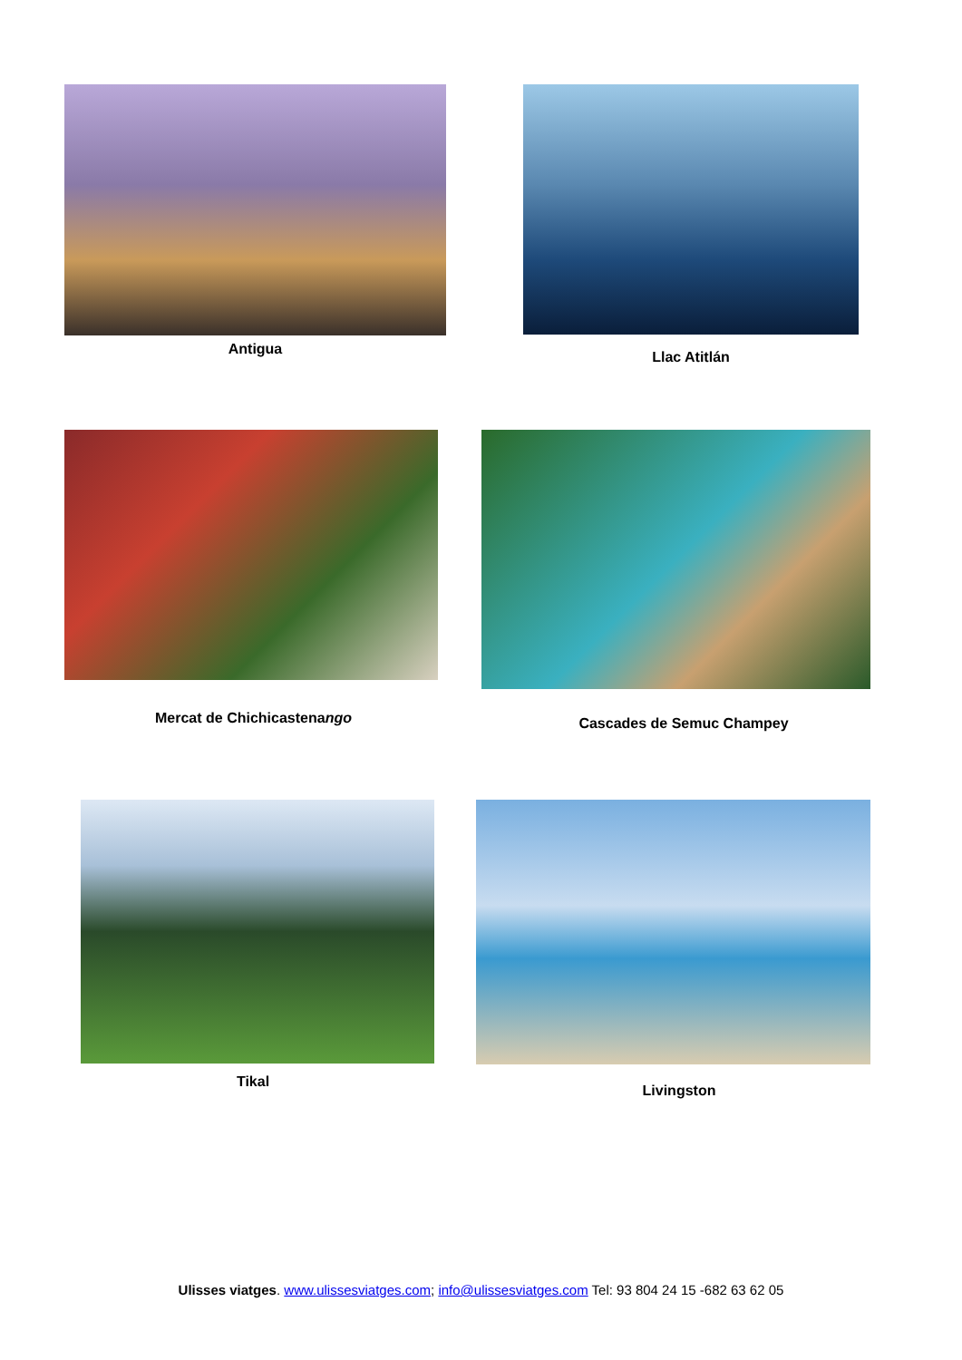Antigua Llac Atitlán
Mercat de Chichicastenango Cascades de Semuc Champey
Tikal
Livingston
Ulisses viatges. www.ulissesviatges.com; info@ulissesviatges.com Tel: 93 804 24 15 -682 63 62 05